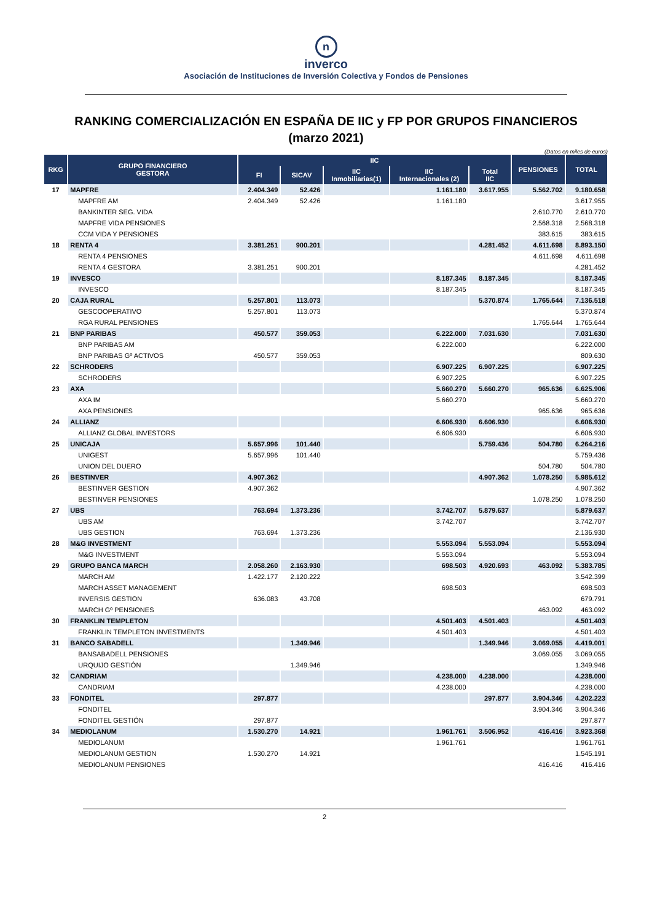n
inverco
Asociación de Instituciones de Inversión Colectiva y Fondos de Pensiones
RANKING COMERCIALIZACIÓN EN ESPAÑA DE IIC y FP POR GRUPOS FINANCIEROS
(marzo 2021)
(Datos en miles de euros)
| RKG | GRUPO FINANCIERO GESTORA | IIC | | | | | PENSIONES | TOTAL |
| --- | --- | --- | --- | --- | --- | --- | --- | --- |
| | | FI | SICAV | IIC Inmobiliarias(1) | IIC Internacionales (2) | Total IIC | | |
| 17 | MAPFRE | 2.404.349 | 52.426 | | 1.161.180 | 3.617.955 | 5.562.702 | 9.180.658 |
| | MAPFRE AM | 2.404.349 | 52.426 | | 1.161.180 | | | 3.617.955 |
| | BANKINTER SEG. VIDA | | | | | | 2.610.770 | 2.610.770 |
| | MAPFRE VIDA PENSIONES | | | | | | 2.568.318 | 2.568.318 |
| | CCM VIDA Y PENSIONES | | | | | | 383.615 | 383.615 |
| 18 | RENTA 4 | 3.381.251 | 900.201 | | | 4.281.452 | 4.611.698 | 8.893.150 |
| | RENTA 4 PENSIONES | | | | | | 4.611.698 | 4.611.698 |
| | RENTA 4 GESTORA | 3.381.251 | 900.201 | | | | | 4.281.452 |
| 19 | INVESCO | | | | 8.187.345 | 8.187.345 | | 8.187.345 |
| | INVESCO | | | | 8.187.345 | | | 8.187.345 |
| 20 | CAJA RURAL | 5.257.801 | 113.073 | | | 5.370.874 | 1.765.644 | 7.136.518 |
| | GESCOOPERATIVO | 5.257.801 | 113.073 | | | | | 5.370.874 |
| | RGA RURAL PENSIONES | | | | | | 1.765.644 | 1.765.644 |
| 21 | BNP PARIBAS | 450.577 | 359.053 | | 6.222.000 | 7.031.630 | | 7.031.630 |
| | BNP PARIBAS AM | | | | 6.222.000 | | | 6.222.000 |
| | BNP PARIBAS Gº ACTIVOS | 450.577 | 359.053 | | | | | 809.630 |
| 22 | SCHRODERS | | | | 6.907.225 | 6.907.225 | | 6.907.225 |
| | SCHRODERS | | | | 6.907.225 | | | 6.907.225 |
| 23 | AXA | | | | 5.660.270 | 5.660.270 | 965.636 | 6.625.906 |
| | AXA IM | | | | 5.660.270 | | | 5.660.270 |
| | AXA PENSIONES | | | | | | 965.636 | 965.636 |
| 24 | ALLIANZ | | | | 6.606.930 | 6.606.930 | | 6.606.930 |
| | ALLIANZ GLOBAL INVESTORS | | | | 6.606.930 | | | 6.606.930 |
| 25 | UNICAJA | 5.657.996 | 101.440 | | | 5.759.436 | 504.780 | 6.264.216 |
| | UNIGEST | 5.657.996 | 101.440 | | | | | 5.759.436 |
| | UNION DEL DUERO | | | | | | 504.780 | 504.780 |
| 26 | BESTINVER | 4.907.362 | | | | 4.907.362 | 1.078.250 | 5.985.612 |
| | BESTINVER GESTION | 4.907.362 | | | | | | 4.907.362 |
| | BESTINVER PENSIONES | | | | | | 1.078.250 | 1.078.250 |
| 27 | UBS | 763.694 | 1.373.236 | | 3.742.707 | 5.879.637 | | 5.879.637 |
| | UBS AM | | | | 3.742.707 | | | 3.742.707 |
| | UBS GESTION | 763.694 | 1.373.236 | | | | | 2.136.930 |
| 28 | M&G INVESTMENT | | | | 5.553.094 | 5.553.094 | | 5.553.094 |
| | M&G INVESTMENT | | | | 5.553.094 | | | 5.553.094 |
| 29 | GRUPO BANCA MARCH | 2.058.260 | 2.163.930 | | 698.503 | 4.920.693 | 463.092 | 5.383.785 |
| | MARCH AM | 1.422.177 | 2.120.222 | | | | | 3.542.399 |
| | MARCH ASSET MANAGEMENT | | | | 698.503 | | | 698.503 |
| | INVERSIS GESTION | 636.083 | 43.708 | | | | | 679.791 |
| | MARCH Gº PENSIONES | | | | | | 463.092 | 463.092 |
| 30 | FRANKLIN TEMPLETON | | | | 4.501.403 | 4.501.403 | | 4.501.403 |
| | FRANKLIN TEMPLETON INVESTMENTS | | | | 4.501.403 | | | 4.501.403 |
| 31 | BANCO SABADELL | | 1.349.946 | | | 1.349.946 | 3.069.055 | 4.419.001 |
| | BANSABADELL PENSIONES | | | | | | 3.069.055 | 3.069.055 |
| | URQUIJO GESTIÓN | | 1.349.946 | | | | | 1.349.946 |
| 32 | CANDRIAM | | | | 4.238.000 | 4.238.000 | | 4.238.000 |
| | CANDRIAM | | | | 4.238.000 | | | 4.238.000 |
| 33 | FONDITEL | 297.877 | | | | 297.877 | 3.904.346 | 4.202.223 |
| | FONDITEL | | | | | | 3.904.346 | 3.904.346 |
| | FONDITEL GESTIÓN | 297.877 | | | | | | 297.877 |
| 34 | MEDIOLANUM | 1.530.270 | 14.921 | | 1.961.761 | 3.506.952 | 416.416 | 3.923.368 |
| | MEDIOLANUM | | | | 1.961.761 | | | 1.961.761 |
| | MEDIOLANUM GESTION | 1.530.270 | 14.921 | | | | | 1.545.191 |
| | MEDIOLANUM PENSIONES | | | | | | 416.416 | 416.416 |
2